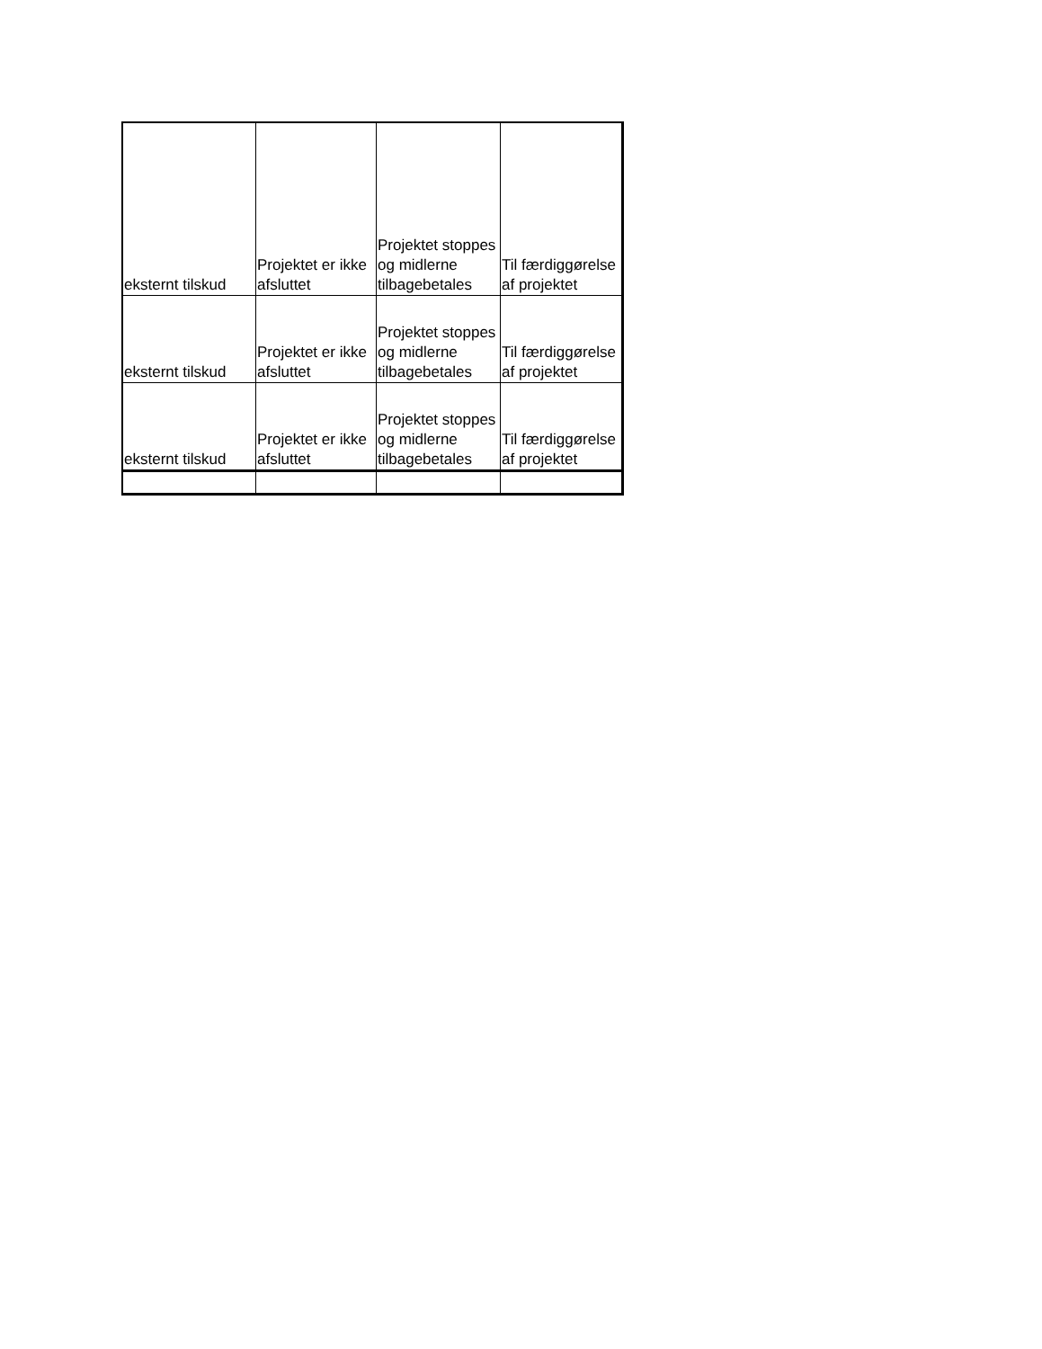| eksternt tilskud | Projektet er ikke afsluttet | Projektet stoppes og midlerne tilbagebetales | Til færdiggørelse af projektet |
| eksternt tilskud | Projektet er ikke afsluttet | Projektet stoppes og midlerne tilbagebetales | Til færdiggørelse af projektet |
| eksternt tilskud | Projektet er ikke afsluttet | Projektet stoppes og midlerne tilbagebetales | Til færdiggørelse af projektet |